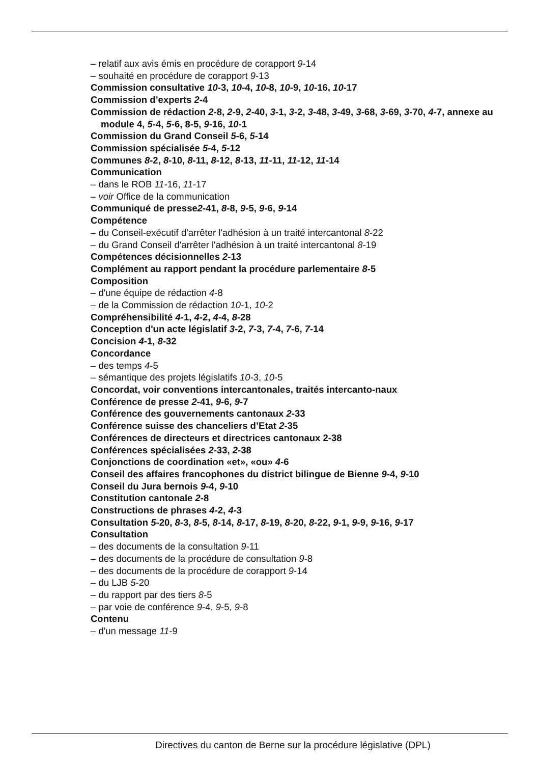– relatif aux avis émis en procédure de corapport 9-14
– souhaité en procédure de corapport 9-13
Commission consultative 10-3, 10-4, 10-8, 10-9, 10-16, 10-17
Commission d’experts 2-4
Commission de rédaction 2-8, 2-9, 2-40, 3-1, 3-2, 3-48, 3-49, 3-68, 3-69, 3-70, 4-7, annexe au module 4, 5-4, 5-6, 8-5, 9-16, 10-1
Commission du Grand Conseil 5-6, 5-14
Commission spécialisée 5-4, 5-12
Communes 8-2, 8-10, 8-11, 8-12, 8-13, 11-11, 11-12, 11-14
Communication
– dans le ROB 11-16, 11-17
– voir Office de la communication
Communiqué de presse2-41, 8-8, 9-5, 9-6, 9-14
Compétence
– du Conseil-exécutif d'arrêter l'adhésion à un traité intercantonal 8-22
– du Grand Conseil d'arrêter l'adhésion à un traité intercantonal 8-19
Compétences décisionnelles 2-13
Complément au rapport pendant la procédure parlementaire 8-5
Composition
– d'une équipe de rédaction 4-8
– de la Commission de rédaction 10-1, 10-2
Compréhensibilité 4-1, 4-2, 4-4, 8-28
Conception d'un acte législatif 3-2, 7-3, 7-4, 7-6, 7-14
Concision 4-1, 8-32
Concordance
– des temps 4-5
– sémantique des projets législatifs 10-3, 10-5
Concordat, voir conventions intercantonales, traités intercanto-naux
Conférence de presse 2-41, 9-6, 9-7
Conférence des gouvernements cantonaux 2-33
Conférence suisse des chanceliers d’Etat 2-35
Conférences de directeurs et directrices cantonaux 2-38
Conférences spécialisées 2-33, 2-38
Conjonctions de coordination «et», «ou» 4-6
Conseil des affaires francophones du district bilingue de Bienne 9-4, 9-10
Conseil du Jura bernois 9-4, 9-10
Constitution cantonale 2-8
Constructions de phrases 4-2, 4-3
Consultation 5-20, 8-3, 8-5, 8-14, 8-17, 8-19, 8-20, 8-22, 9-1, 9-9, 9-16, 9-17
Consultation
– des documents de la consultation 9-11
– des documents de la procédure de consultation 9-8
– des documents de la procédure de corapport 9-14
– du LJB 5-20
– du rapport par des tiers 8-5
– par voie de conférence 9-4, 9-5, 9-8
Contenu
– d'un message 11-9
Directives du canton de Berne sur la procédure législative (DPL)